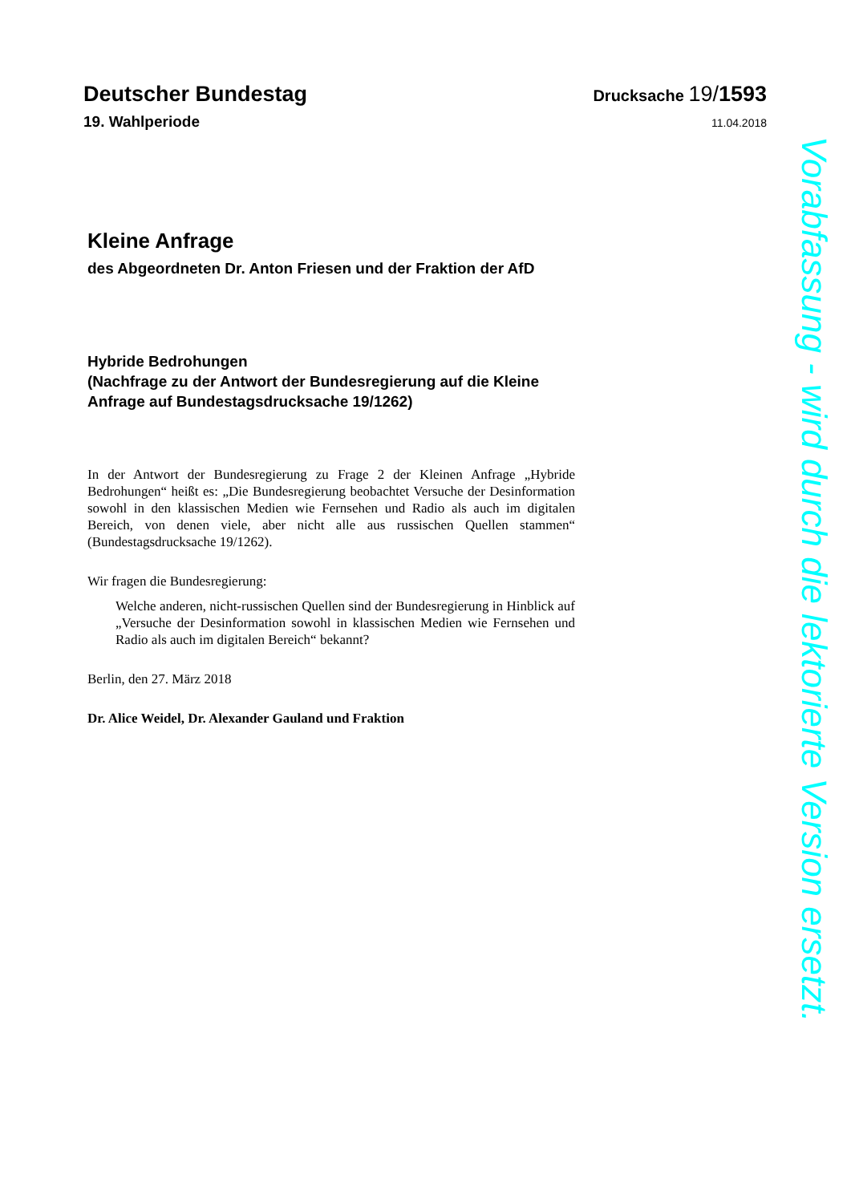Deutscher Bundestag Drucksache 19/1593
19. Wahlperiode 11.04.2018
Kleine Anfrage
des Abgeordneten Dr. Anton Friesen und der Fraktion der AfD
Hybride Bedrohungen
(Nachfrage zu der Antwort der Bundesregierung auf die Kleine Anfrage auf Bundestagsdrucksache 19/1262)
In der Antwort der Bundesregierung zu Frage 2 der Kleinen Anfrage „Hybride Bedrohungen“ heißt es: „Die Bundesregierung beobachtet Versuche der Desinformation sowohl in den klassischen Medien wie Fernsehen und Radio als auch im digitalen Bereich, von denen viele, aber nicht alle aus russischen Quellen stammen“ (Bundestagsdrucksache 19/1262).
Wir fragen die Bundesregierung:
Welche anderen, nicht-russischen Quellen sind der Bundesregierung in Hinblick auf „Versuche der Desinformation sowohl in klassischen Medien wie Fernsehen und Radio als auch im digitalen Bereich“ bekannt?
Berlin, den 27. März 2018
Dr. Alice Weidel, Dr. Alexander Gauland und Fraktion
Vorabfassung - wird durch die lektorierte Version ersetzt.